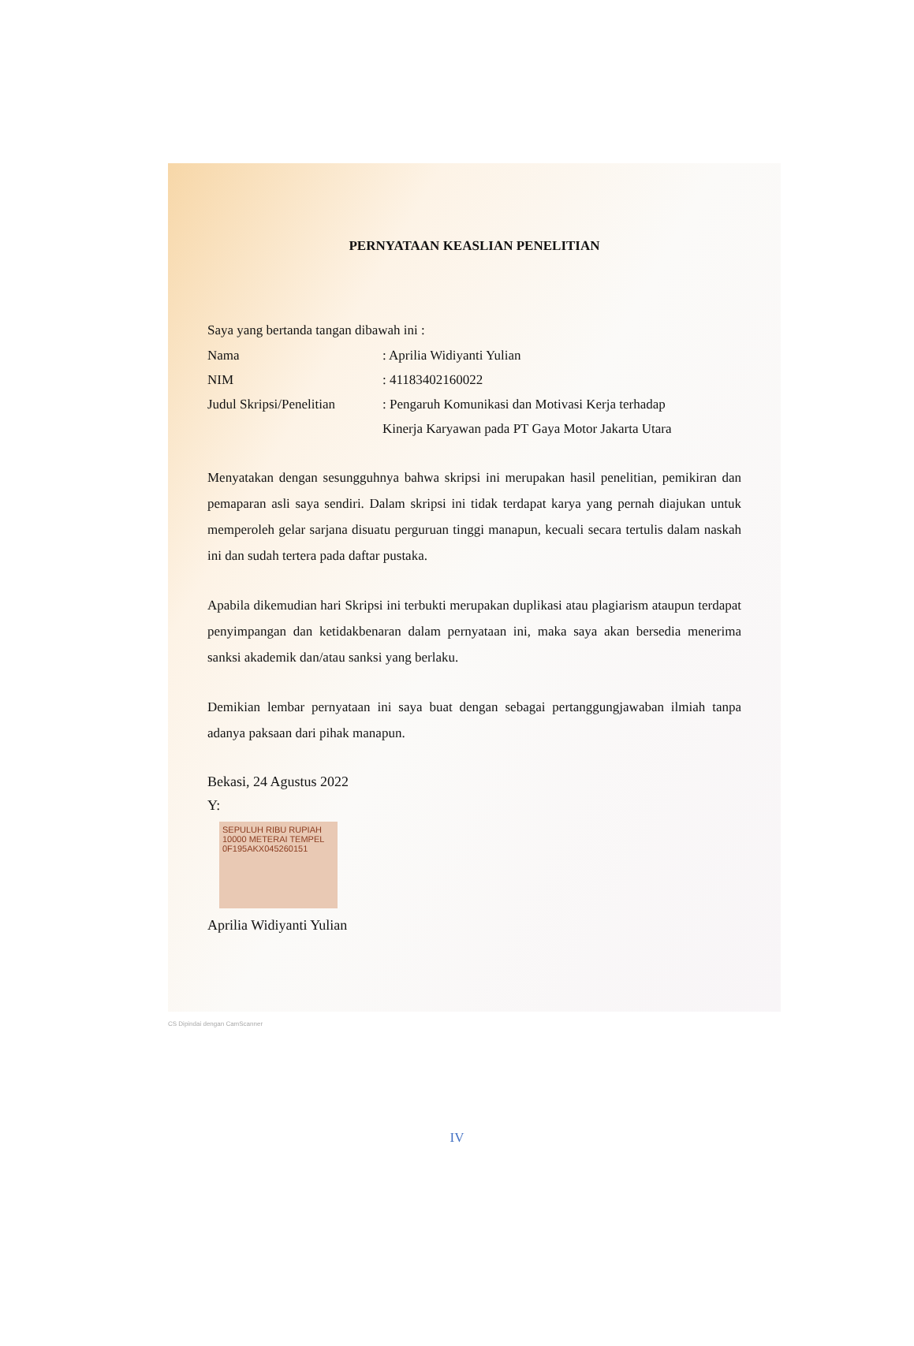PERNYATAAN KEASLIAN PENELITIAN
Saya yang bertanda tangan dibawah ini :
Nama : Aprilia Widiyanti Yulian
NIM : 41183402160022
Judul Skripsi/Penelitian
: Pengaruh Komunikasi dan Motivasi Kerja terhadap Kinerja Karyawan pada PT Gaya Motor Jakarta Utara
Menyatakan dengan sesungguhnya bahwa skripsi ini merupakan hasil penelitian, pemikiran dan pemaparan asli saya sendiri. Dalam skripsi ini tidak terdapat karya yang pernah diajukan untuk memperoleh gelar sarjana disuatu perguruan tinggi manapun, kecuali secara tertulis dalam naskah ini dan sudah tertera pada daftar pustaka.
Apabila dikemudian hari Skripsi ini terbukti merupakan duplikasi atau plagiarism ataupun terdapat penyimpangan dan ketidakbenaran dalam pernyataan ini, maka saya akan bersedia menerima sanksi akademik dan/atau sanksi yang berlaku.
Demikian lembar pernyataan ini saya buat dengan sebagai pertanggungjawaban ilmiah tanpa adanya paksaan dari pihak manapun.
Bekasi, 24 Agustus 2022
Y:
SEPULUH RIBU RUPIAH 10000 METERAI TEMPEL
0F195AKX045260151
Aprilia Widiyanti Yulian
CS Dipindai dengan CamScanner
IV